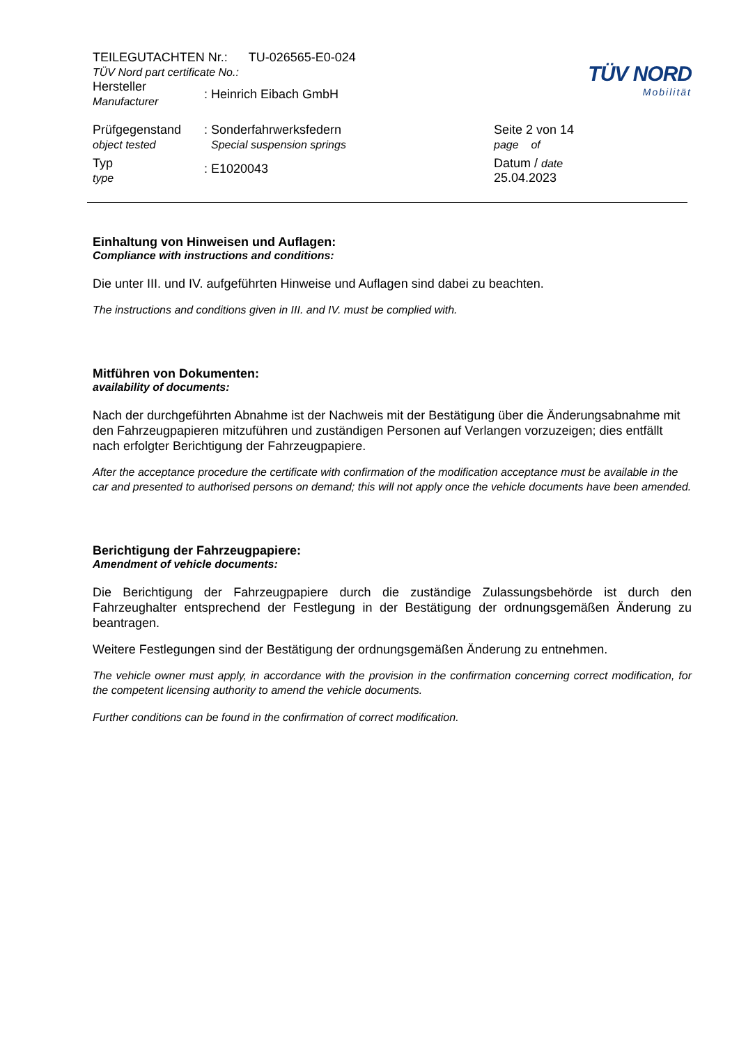| TEILEGUTACHTEN Nr.: TU-026565-E0-024 TÜV Nord part certificate No.: | | TÜV NORD Mobilität |
| Hersteller Manufacturer | : Heinrich Eibach GmbH | |
| Prüfgegenstand object tested | : Sonderfahrwerksfedern Special suspension springs | Seite 2 von 14 page of |
| Typ type | : E1020043 | Datum / date 25.04.2023 |
Einhaltung von Hinweisen und Auflagen:
Compliance with instructions and conditions:
Die unter III. und IV. aufgeführten Hinweise und Auflagen sind dabei zu beachten.
The instructions and conditions given in III. and IV. must be complied with.
Mitführen von Dokumenten:
availability of documents:
Nach der durchgeführten Abnahme ist der Nachweis mit der Bestätigung über die Änderungsabnahme mit den Fahrzeugpapieren mitzuführen und zuständigen Personen auf Verlangen vorzuzeigen; dies entfällt nach erfolgter Berichtigung der Fahrzeugpapiere.
After the acceptance procedure the certificate with confirmation of the modification acceptance must be available in the car and presented to authorised persons on demand; this will not apply once the vehicle documents have been amended.
Berichtigung der Fahrzeugpapiere:
Amendment of vehicle documents:
Die Berichtigung der Fahrzeugpapiere durch die zuständige Zulassungsbehörde ist durch den Fahrzeughalter entsprechend der Festlegung in der Bestätigung der ordnungsgemäßen Änderung zu beantragen.
Weitere Festlegungen sind der Bestätigung der ordnungsgemäßen Änderung zu entnehmen.
The vehicle owner must apply, in accordance with the provision in the confirmation concerning correct modification, for the competent licensing authority to amend the vehicle documents.
Further conditions can be found in the confirmation of correct modification.